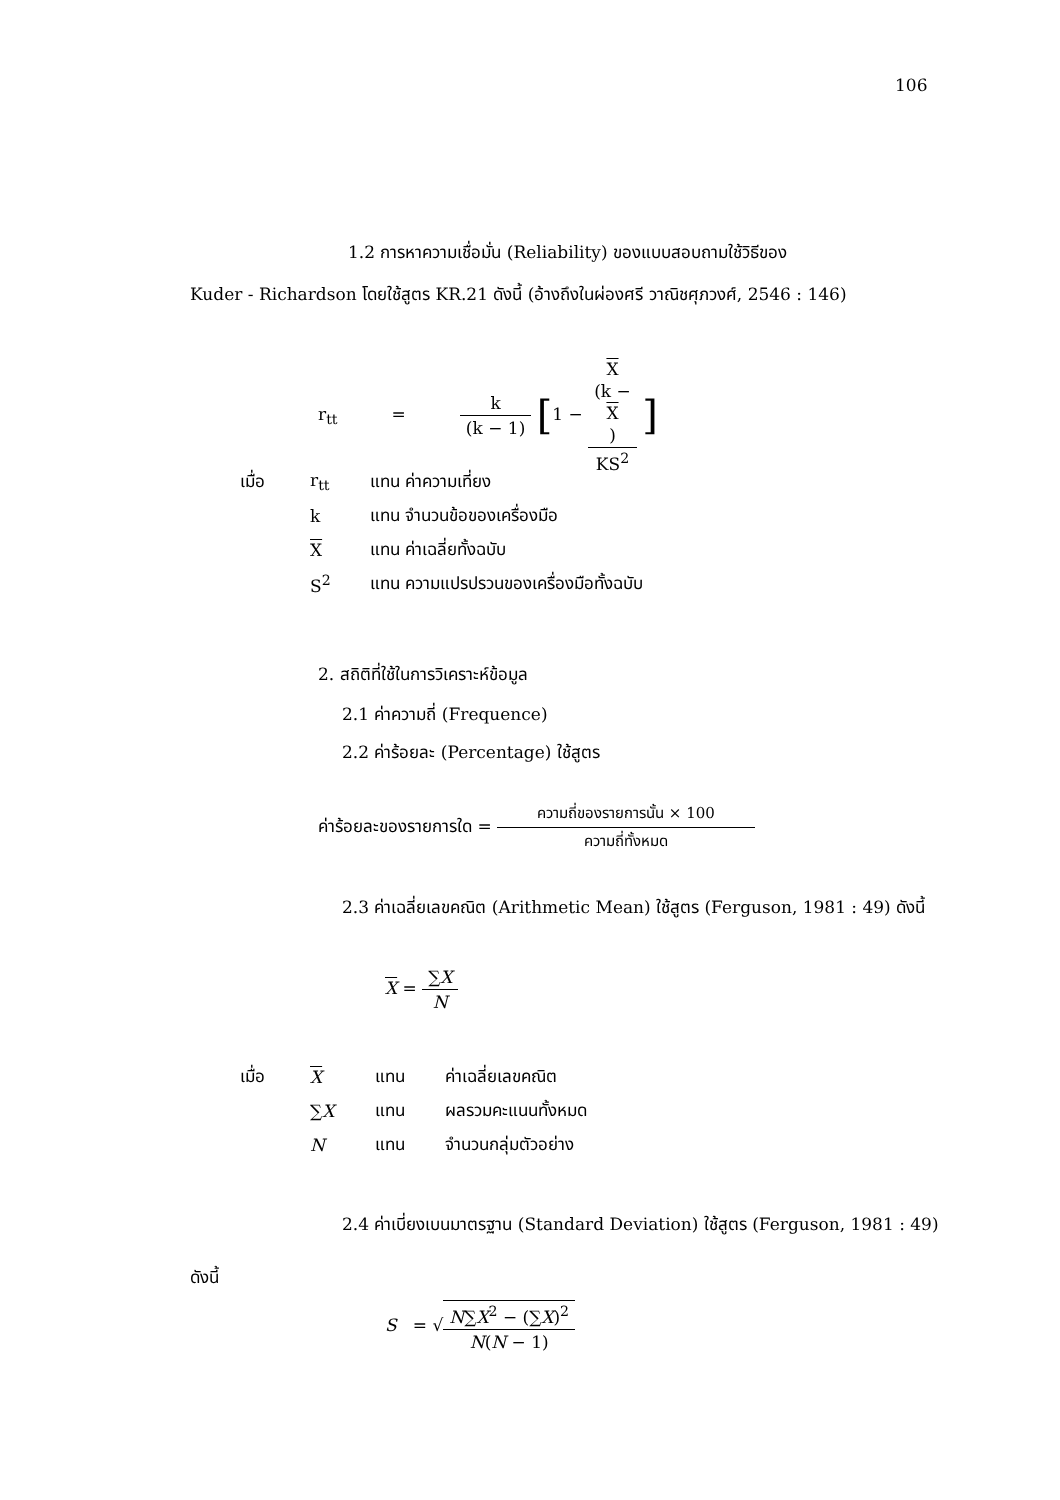106
1.2 การหาความเชื่อมั่น (Reliability) ของแบบสอบถามใช้วิธีของ
Kuder - Richardson โดยใช้สูตร KR.21 ดังนี้ (อ้างถึงในผ่องศรี วาณิชศุภวงศ์, 2546 : 146)
r<sub>tt</sub> = k (k − 1) [1 − X
(k −
X) KS<sup>2</sup> ]
| เมื่อ | r<sub>tt</sub> | แทน ค่าความเที่ยง |
| | k | แทน จำนวนข้อของเครื่องมือ |
| | X | แทน ค่าเฉลี่ยทั้งฉบับ |
| | S<sup>2</sup> | แทน ความแปรปรวนของเครื่องมือทั้งฉบับ |
2. สถิติที่ใช้ในการวิเคราะห์ข้อมูล
2.1 ค่าความถี่ (Frequence)
2.2 ค่าร้อยละ (Percentage) ใช้สูตร
ค่าร้อยละของรายการใด = ความถี่ของรายการนั้น × 100 ความถี่ทั้งหมด
2.3 ค่าเฉลี่ยเลขคณิต (Arithmetic Mean) ใช้สูตร (Ferguson, 1981 : 49) ดังนี้
X = ∑X N
| เมื่อ | X | แทน | ค่าเฉลี่ยเลขคณิต |
| | ∑ X | แทน | ผลรวมคะแนนทั้งหมด |
| | N | แทน | จำนวนกลุ่มตัวอย่าง |
2.4 ค่าเบี่ยงเบนมาตรฐาน (Standard Deviation) ใช้สูตร (Ferguson, 1981 : 49)
ดังนี้
S = √N∑X<sup>2</sup> − (∑X)<sup>2</sup> N(N − 1)